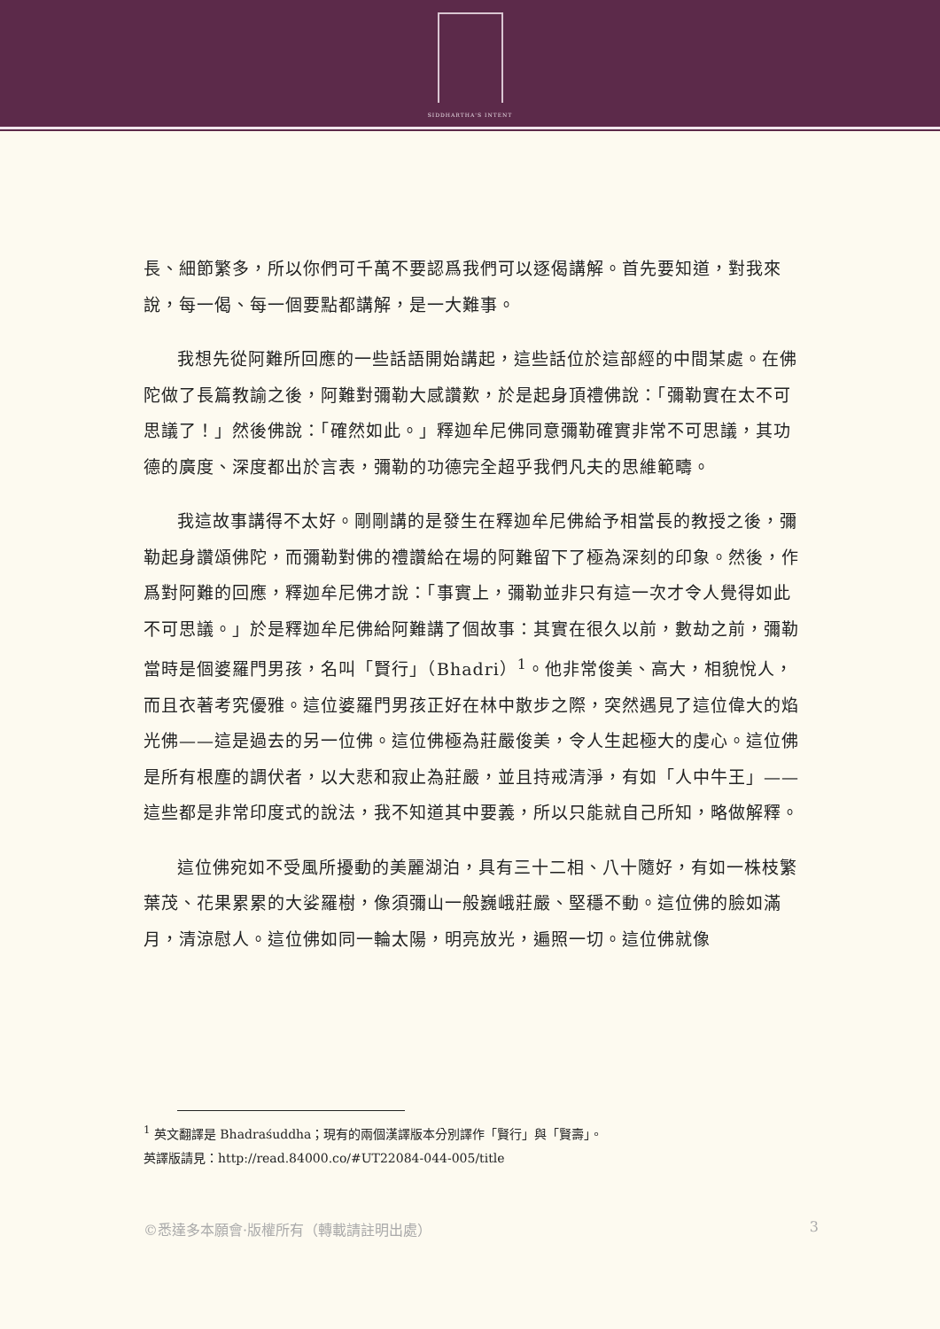SIDDHARTHA'S INTENT
長、細節繁多，所以你們可千萬不要認爲我們可以逐偈講解。首先要知道，對我來說，每一偈、每一個要點都講解，是一大難事。
我想先從阿難所回應的一些話語開始講起，這些話位於這部經的中間某處。在佛陀做了長篇教諭之後，阿難對彌勒大感讚歎，於是起身頂禮佛說：「彌勒實在太不可思議了！」然後佛說：「確然如此。」釋迦牟尼佛同意彌勒確實非常不可思議，其功德的廣度、深度都出於言表，彌勒的功德完全超乎我們凡夫的思維範疇。
我這故事講得不太好。剛剛講的是發生在釋迦牟尼佛給予相當長的教授之後，彌勒起身讚頌佛陀，而彌勒對佛的禮讚給在場的阿難留下了極為深刻的印象。然後，作爲對阿難的回應，釋迦牟尼佛才說：「事實上，彌勒並非只有這一次才令人覺得如此不可思議。」於是釋迦牟尼佛給阿難講了個故事：其實在很久以前，數劫之前，彌勒當時是個婆羅門男孩，名叫「賢行」（Bhadri）<sup>1</sup>。他非常俊美、高大，相貌悅人，而且衣著考究優雅。這位婆羅門男孩正好在林中散步之際，突然遇見了這位偉大的焰光佛——這是過去的另一位佛。這位佛極為莊嚴俊美，令人生起極大的虔心。這位佛是所有根塵的調伏者，以大悲和寂止為莊嚴，並且持戒清淨，有如「人中牛王」——這些都是非常印度式的說法，我不知道其中要義，所以只能就自己所知，略做解釋。
這位佛宛如不受風所擾動的美麗湖泊，具有三十二相、八十隨好，有如一株枝繁葉茂、花果累累的大娑羅樹，像須彌山一般巍峨莊嚴、堅穩不動。這位佛的臉如滿月，清涼慰人。這位佛如同一輪太陽，明亮放光，遍照一切。這位佛就像
<sup>1</sup> 英文翻譯是 Bhadraśuddha；現有的兩個漢譯版本分別譯作「賢行」與「賢壽」。
英譯版請見：http://read.84000.co/#UT22084-044-005/title
©悉達多本願會·版權所有（轉載請註明出處） 3